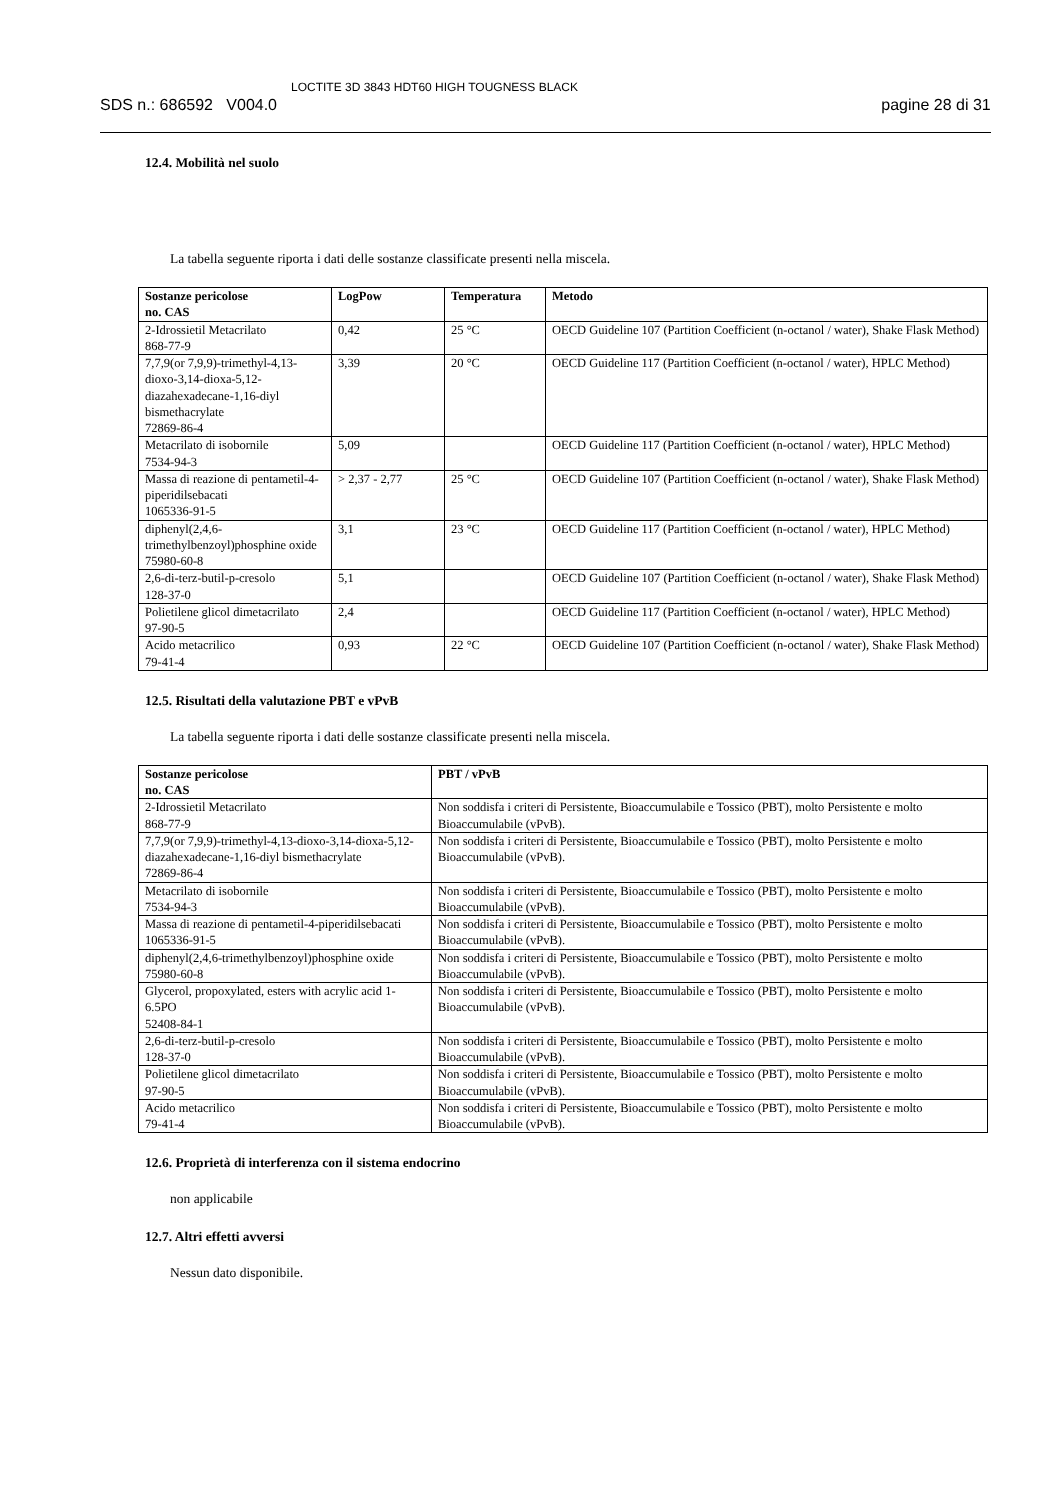SDS n.: 686592 V004.0
LOCTITE 3D 3843 HDT60 HIGH TOUGNESS BLACK
pagine 28 di 31
12.4. Mobilità nel suolo
La tabella seguente riporta i dati delle sostanze classificate presenti nella miscela.
| Sostanze pericolose no. CAS | LogPow | Temperatura | Metodo |
| --- | --- | --- | --- |
| 2-Idrossietil Metacrilato 868-77-9 | 0,42 | 25 °C | OECD Guideline 107 (Partition Coefficient (n-octanol / water), Shake Flask Method) |
| 7,7,9(or 7,9,9)-trimethyl-4,13-dioxo-3,14-dioxa-5,12-diazahexadecane-1,16-diyl bismethacrylate 72869-86-4 | 3,39 | 20 °C | OECD Guideline 117 (Partition Coefficient (n-octanol / water), HPLC Method) |
| Metacrilato di isobornile 7534-94-3 | 5,09 | | OECD Guideline 117 (Partition Coefficient (n-octanol / water), HPLC Method) |
| Massa di reazione di pentametil-4-piperidilsebacati 1065336-91-5 | > 2,37 - 2,77 | 25 °C | OECD Guideline 107 (Partition Coefficient (n-octanol / water), Shake Flask Method) |
| diphenyl(2,4,6-trimethylbenzoyl)phosphine oxide 75980-60-8 | 3,1 | 23 °C | OECD Guideline 117 (Partition Coefficient (n-octanol / water), HPLC Method) |
| 2,6-di-terz-butil-p-cresolo 128-37-0 | 5,1 | | OECD Guideline 107 (Partition Coefficient (n-octanol / water), Shake Flask Method) |
| Polietilene glicol dimetacrilato 97-90-5 | 2,4 | | OECD Guideline 117 (Partition Coefficient (n-octanol / water), HPLC Method) |
| Acido metacrilico 79-41-4 | 0,93 | 22 °C | OECD Guideline 107 (Partition Coefficient (n-octanol / water), Shake Flask Method) |
12.5. Risultati della valutazione PBT e vPvB
La tabella seguente riporta i dati delle sostanze classificate presenti nella miscela.
| Sostanze pericolose no. CAS | PBT / vPvB |
| --- | --- |
| 2-Idrossietil Metacrilato 868-77-9 | Non soddisfa i criteri di Persistente, Bioaccumulabile e Tossico (PBT), molto Persistente e molto Bioaccumulabile (vPvB). |
| 7,7,9(or 7,9,9)-trimethyl-4,13-dioxo-3,14-dioxa-5,12-diazahexadecane-1,16-diyl bismethacrylate 72869-86-4 | Non soddisfa i criteri di Persistente, Bioaccumulabile e Tossico (PBT), molto Persistente e molto Bioaccumulabile (vPvB). |
| Metacrilato di isobornile 7534-94-3 | Non soddisfa i criteri di Persistente, Bioaccumulabile e Tossico (PBT), molto Persistente e molto Bioaccumulabile (vPvB). |
| Massa di reazione di pentametil-4-piperidilsebacati 1065336-91-5 | Non soddisfa i criteri di Persistente, Bioaccumulabile e Tossico (PBT), molto Persistente e molto Bioaccumulabile (vPvB). |
| diphenyl(2,4,6-trimethylbenzoyl)phosphine oxide 75980-60-8 | Non soddisfa i criteri di Persistente, Bioaccumulabile e Tossico (PBT), molto Persistente e molto Bioaccumulabile (vPvB). |
| Glycerol, propoxylated, esters with acrylic acid 1-6.5PO 52408-84-1 | Non soddisfa i criteri di Persistente, Bioaccumulabile e Tossico (PBT), molto Persistente e molto Bioaccumulabile (vPvB). |
| 2,6-di-terz-butil-p-cresolo 128-37-0 | Non soddisfa i criteri di Persistente, Bioaccumulabile e Tossico (PBT), molto Persistente e molto Bioaccumulabile (vPvB). |
| Polietilene glicol dimetacrilato 97-90-5 | Non soddisfa i criteri di Persistente, Bioaccumulabile e Tossico (PBT), molto Persistente e molto Bioaccumulabile (vPvB). |
| Acido metacrilico 79-41-4 | Non soddisfa i criteri di Persistente, Bioaccumulabile e Tossico (PBT), molto Persistente e molto Bioaccumulabile (vPvB). |
12.6. Proprietà di interferenza con il sistema endocrino
non applicabile
12.7. Altri effetti avversi
Nessun dato disponibile.